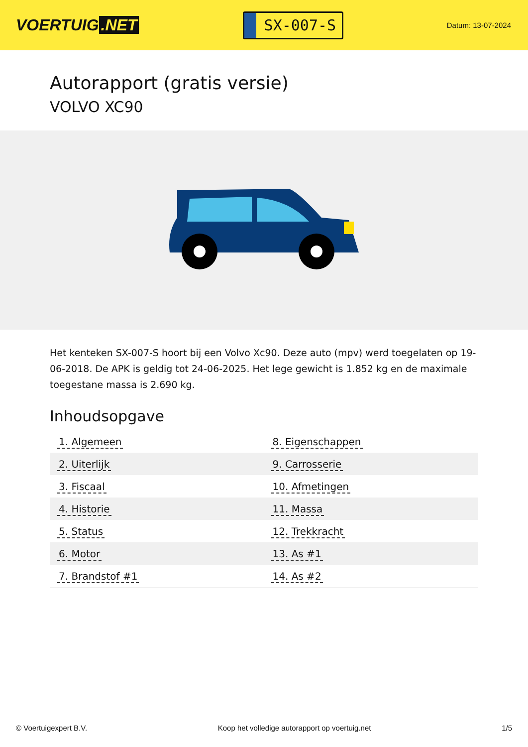VOERTUIG.NET
SX-007-S
Datum: 13-07-2024
Autorapport (gratis versie)
VOLVO XC90
Het kenteken SX-007-S hoort bij een Volvo Xc90. Deze auto (mpv) werd toegelaten op 19-06-2018. De APK is geldig tot 24-06-2025. Het lege gewicht is 1.852 kg en de maximale toegestane massa is 2.690 kg.
Inhoudsopgave
| 1. Algemeen | 8. Eigenschappen |
| 2. Uiterlijk | 9. Carrosserie |
| 3. Fiscaal | 10. Afmetingen |
| 4. Historie | 11. Massa |
| 5. Status | 12. Trekkracht |
| 6. Motor | 13. As #1 |
| 7. Brandstof #1 | 14. As #2 |
© Voertuigexpert B.V. Koop het volledige autorapport op voertuig.net 1/5